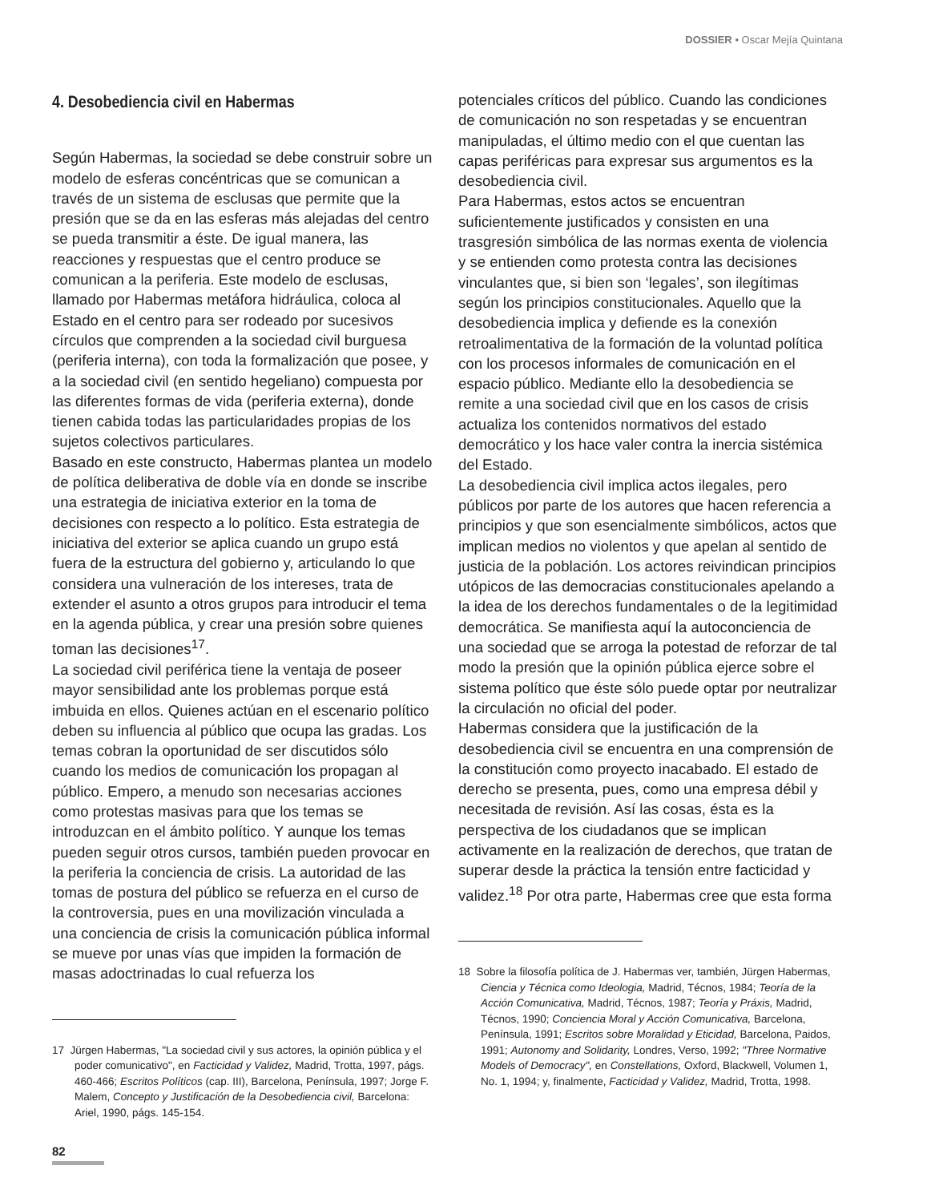DOSSIER • Oscar Mejía Quintana
4. Desobediencia civil en Habermas
Según Habermas, la sociedad se debe construir sobre un modelo de esferas concéntricas que se comunican a través de un sistema de esclusas que permite que la presión que se da en las esferas más alejadas del centro se pueda transmitir a éste. De igual manera, las reacciones y respuestas que el centro produce se comunican a la periferia. Este modelo de esclusas, llamado por Habermas metáfora hidráulica, coloca al Estado en el centro para ser rodeado por sucesivos círculos que comprenden a la sociedad civil burguesa (periferia interna), con toda la formalización que posee, y a la sociedad civil (en sentido hegeliano) compuesta por las diferentes formas de vida (periferia externa), donde tienen cabida todas las particularidades propias de los sujetos colectivos particulares.
Basado en este constructo, Habermas plantea un modelo de política deliberativa de doble vía en donde se inscribe una estrategia de iniciativa exterior en la toma de decisiones con respecto a lo político. Esta estrategia de iniciativa del exterior se aplica cuando un grupo está fuera de la estructura del gobierno y, articulando lo que considera una vulneración de los intereses, trata de extender el asunto a otros grupos para introducir el tema en la agenda pública, y crear una presión sobre quienes toman las decisiones<sup>17</sup>.
La sociedad civil periférica tiene la ventaja de poseer mayor sensibilidad ante los problemas porque está imbuida en ellos. Quienes actúan en el escenario político deben su influencia al público que ocupa las gradas. Los temas cobran la oportunidad de ser discutidos sólo cuando los medios de comunicación los propagan al público. Empero, a menudo son necesarias acciones como protestas masivas para que los temas se introduzcan en el ámbito político. Y aunque los temas pueden seguir otros cursos, también pueden provocar en la periferia la conciencia de crisis. La autoridad de las tomas de postura del público se refuerza en el curso de la controversia, pues en una movilización vinculada a una conciencia de crisis la comunicación pública informal se mueve por unas vías que impiden la formación de masas adoctrinadas lo cual refuerza los
17 Jürgen Habermas, "La sociedad civil y sus actores, la opinión pública y el poder comunicativo", en Facticidad y Validez, Madrid, Trotta, 1997, págs. 460-466; Escritos Políticos (cap. III), Barcelona, Península, 1997; Jorge F. Malem, Concepto y Justificación de la Desobediencia civil, Barcelona: Ariel, 1990, págs. 145-154.
potenciales críticos del público. Cuando las condiciones de comunicación no son respetadas y se encuentran manipuladas, el último medio con el que cuentan las capas periféricas para expresar sus argumentos es la desobediencia civil.
Para Habermas, estos actos se encuentran suficientemente justificados y consisten en una trasgresión simbólica de las normas exenta de violencia y se entienden como protesta contra las decisiones vinculantes que, si bien son ‘legales’, son ilegítimas según los principios constitucionales. Aquello que la desobediencia implica y defiende es la conexión retroalimentativa de la formación de la voluntad política con los procesos informales de comunicación en el espacio público. Mediante ello la desobediencia se remite a una sociedad civil que en los casos de crisis actualiza los contenidos normativos del estado democrático y los hace valer contra la inercia sistémica del Estado.
La desobediencia civil implica actos ilegales, pero públicos por parte de los autores que hacen referencia a principios y que son esencialmente simbólicos, actos que implican medios no violentos y que apelan al sentido de justicia de la población. Los actores reivindican principios utópicos de las democracias constitucionales apelando a la idea de los derechos fundamentales o de la legitimidad democrática. Se manifiesta aquí la autoconciencia de una sociedad que se arroga la potestad de reforzar de tal modo la presión que la opinión pública ejerce sobre el sistema político que éste sólo puede optar por neutralizar la circulación no oficial del poder.
Habermas considera que la justificación de la desobediencia civil se encuentra en una comprensión de la constitución como proyecto inacabado. El estado de derecho se presenta, pues, como una empresa débil y necesitada de revisión. Así las cosas, ésta es la perspectiva de los ciudadanos que se implican activamente en la realización de derechos, que tratan de superar desde la práctica la tensión entre facticidad y validez.<sup>18</sup> Por otra parte, Habermas cree que esta forma
18 Sobre la filosofía política de J. Habermas ver, también, Jürgen Habermas, Ciencia y Técnica como Ideologia, Madrid, Técnos, 1984; Teoría de la Acción Comunicativa, Madrid, Técnos, 1987; Teoría y Práxis, Madrid, Técnos, 1990; Conciencia Moral y Acción Comunicativa, Barcelona, Península, 1991; Escritos sobre Moralidad y Eticidad, Barcelona, Paidos, 1991; Autonomy and Solidarity, Londres, Verso, 1992; "Three Normative Models of Democracy", en Constellations, Oxford, Blackwell, Volumen 1, No. 1, 1994; y, finalmente, Facticidad y Validez, Madrid, Trotta, 1998.
82